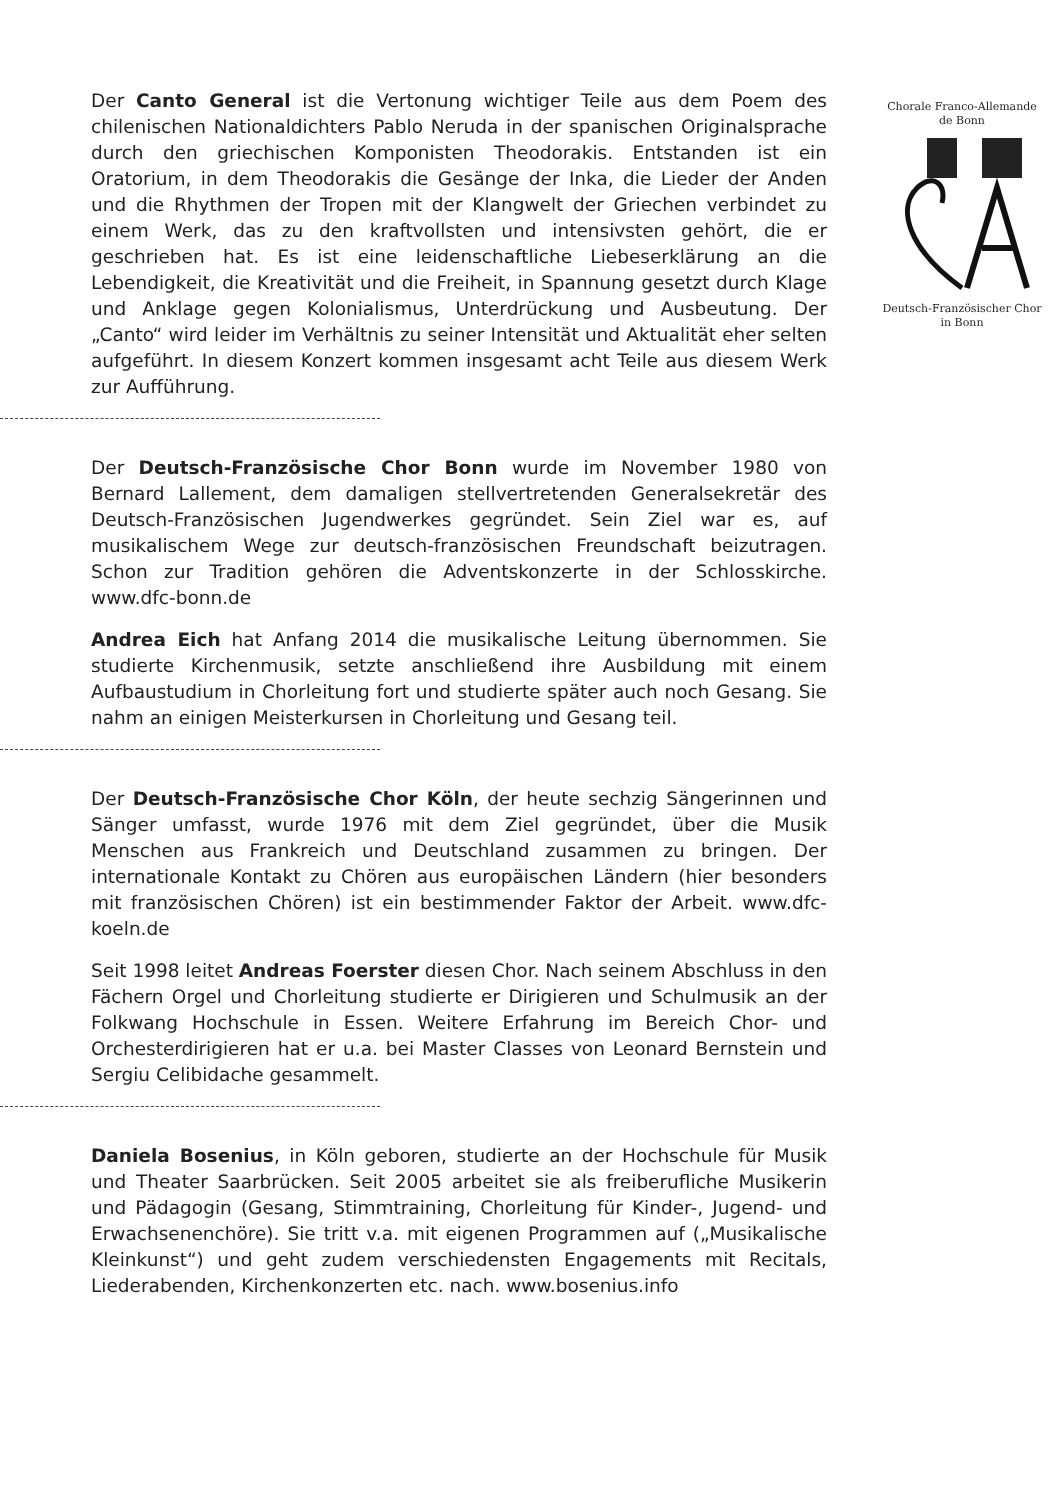Chorale Franco-Allemande
de Bonn
Deutsch-Französischer Chor
in Bonn
Der Canto General ist die Vertonung wichtiger Teile aus dem Poem des chilenischen Nationaldichters Pablo Neruda in der spanischen Originalsprache durch den griechischen Komponisten Theodorakis. Entstanden ist ein Oratorium, in dem Theodorakis die Gesänge der Inka, die Lieder der Anden und die Rhythmen der Tropen mit der Klangwelt der Griechen verbindet zu einem Werk, das zu den kraftvollsten und intensivsten gehört, die er geschrieben hat. Es ist eine leidenschaftliche Liebeserklärung an die Lebendigkeit, die Kreativität und die Freiheit, in Spannung gesetzt durch Klage und Anklage gegen Kolonialismus, Unterdrückung und Ausbeutung. Der „Canto“ wird leider im Verhältnis zu seiner Intensität und Aktualität eher selten aufgeführt. In diesem Konzert kommen insgesamt acht Teile aus diesem Werk zur Aufführung.
Der Deutsch-Französische Chor Bonn wurde im November 1980 von Bernard Lallement, dem damaligen stellvertretenden Generalsekretär des Deutsch-Französischen Jugendwerkes gegründet. Sein Ziel war es, auf musikalischem Wege zur deutsch-französischen Freundschaft beizutragen. Schon zur Tradition gehören die Adventskonzerte in der Schlosskirche. www.dfc-bonn.de
Andrea Eich hat Anfang 2014 die musikalische Leitung übernommen. Sie studierte Kirchenmusik, setzte anschließend ihre Ausbildung mit einem Aufbaustudium in Chorleitung fort und studierte später auch noch Gesang. Sie nahm an einigen Meisterkursen in Chorleitung und Gesang teil.
Der Deutsch-Französische Chor Köln, der heute sechzig Sängerinnen und Sänger umfasst, wurde 1976 mit dem Ziel gegründet, über die Musik Menschen aus Frankreich und Deutschland zusammen zu bringen. Der internationale Kontakt zu Chören aus europäischen Ländern (hier besonders mit französischen Chören) ist ein bestimmender Faktor der Arbeit. www.dfc-koeln.de
Seit 1998 leitet Andreas Foerster diesen Chor. Nach seinem Abschluss in den Fächern Orgel und Chorleitung studierte er Dirigieren und Schulmusik an der Folkwang Hochschule in Essen. Weitere Erfahrung im Bereich Chor- und Orchesterdirigieren hat er u.a. bei Master Classes von Leonard Bernstein und Sergiu Celibidache gesammelt.
Daniela Bosenius, in Köln geboren, studierte an der Hochschule für Musik und Theater Saarbrücken. Seit 2005 arbeitet sie als freiberufliche Musikerin und Pädagogin (Gesang, Stimmtraining, Chorleitung für Kinder-, Jugend- und Erwachsenenchöre). Sie tritt v.a. mit eigenen Programmen auf („Musikalische Kleinkunst“) und geht zudem verschiedensten Engagements mit Recitals, Liederabenden, Kirchenkonzerten etc. nach. www.bosenius.info